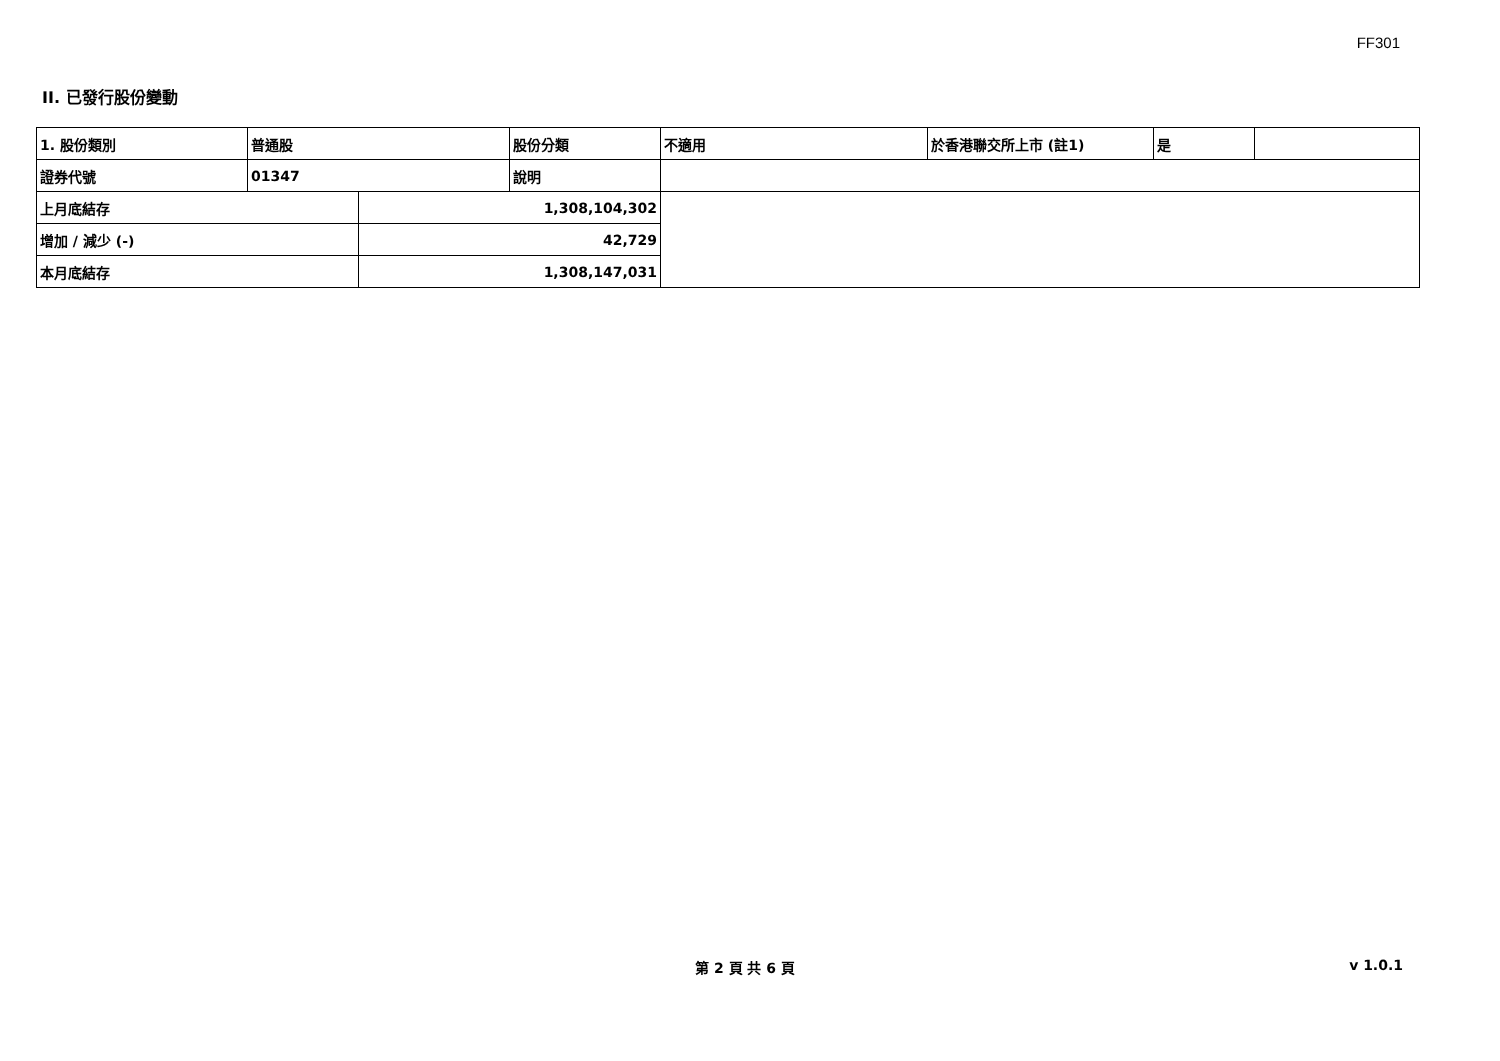FF301
II. 已發行股份變動
| 1. 股份類別 | 普通股 | | 股份分類 | 不適用 | 於香港聯交所上市 (註1) | 是 | |
| 證券代號 | 01347 | | 說明 | | | | |
| 上月底結存 | | 1,308,104,302 | | | | | |
| 增加 / 減少 (-) | | 42,729 | | | | | |
| 本月底結存 | | 1,308,147,031 | | | | | |
第 2 頁 共 6 頁
v 1.0.1